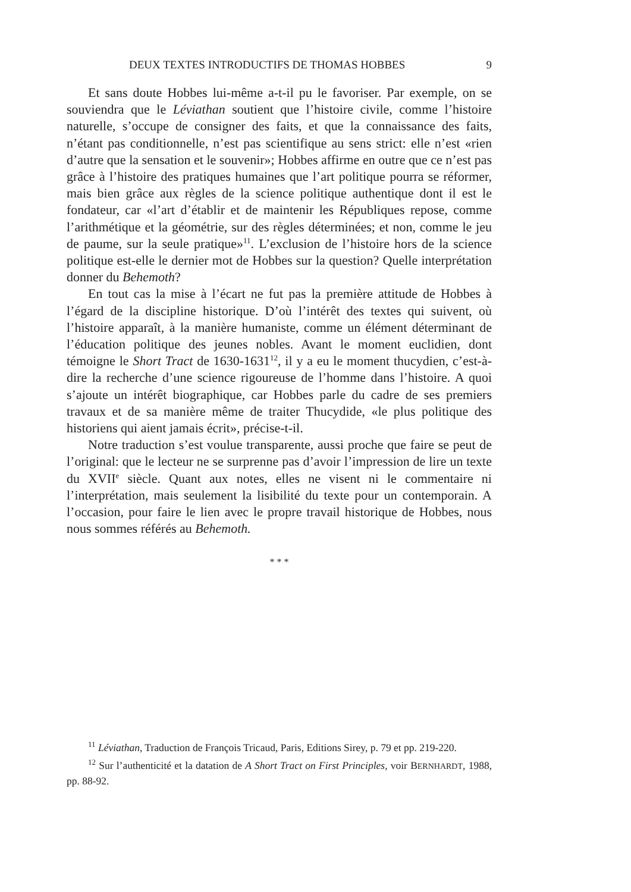DEUX TEXTES INTRODUCTIFS DE THOMAS HOBBES 9
Et sans doute Hobbes lui-même a-t-il pu le favoriser. Par exemple, on se souviendra que le Léviathan soutient que l’histoire civile, comme l’histoire naturelle, s’occupe de consigner des faits, et que la connaissance des faits, n’étant pas conditionnelle, n’est pas scientifique au sens strict: elle n’est «rien d’autre que la sensation et le souvenir»; Hobbes affirme en outre que ce n’est pas grâce à l’histoire des pratiques humaines que l’art politique pourra se réformer, mais bien grâce aux règles de la science politique authentique dont il est le fondateur, car «l’art d’établir et de maintenir les Républiques repose, comme l’arithmétique et la géométrie, sur des règles déterminées; et non, comme le jeu de paume, sur la seule pratique»<sup>11</sup>. L’exclusion de l’histoire hors de la science politique est-elle le dernier mot de Hobbes sur la question? Quelle interprétation donner du Behemoth?
En tout cas la mise à l’écart ne fut pas la première attitude de Hobbes à l’égard de la discipline historique. D’où l’intérêt des textes qui suivent, où l’histoire apparaît, à la manière humaniste, comme un élément déterminant de l’éducation politique des jeunes nobles. Avant le moment euclidien, dont témoigne le Short Tract de 1630-1631<sup>12</sup>, il y a eu le moment thucydien, c’est-à-dire la recherche d’une science rigoureuse de l’homme dans l’histoire. A quoi s’ajoute un intérêt biographique, car Hobbes parle du cadre de ses premiers travaux et de sa manière même de traiter Thucydide, «le plus politique des historiens qui aient jamais écrit», précise-t-il.
Notre traduction s’est voulue transparente, aussi proche que faire se peut de l’original: que le lecteur ne se surprenne pas d’avoir l’impression de lire un texte du XVII<sup>e</sup> siècle. Quant aux notes, elles ne visent ni le commentaire ni l’interprétation, mais seulement la lisibilité du texte pour un contemporain. A l’occasion, pour faire le lien avec le propre travail historique de Hobbes, nous nous sommes référés au Behemoth.
* * *
<sup>11</sup> Léviathan, Traduction de François Tricaud, Paris, Editions Sirey, p. 79 et pp. 219-220.
<sup>12</sup> Sur l’authenticité et la datation de A Short Tract on First Principles, voir BERNHARDT, 1988, pp. 88-92.